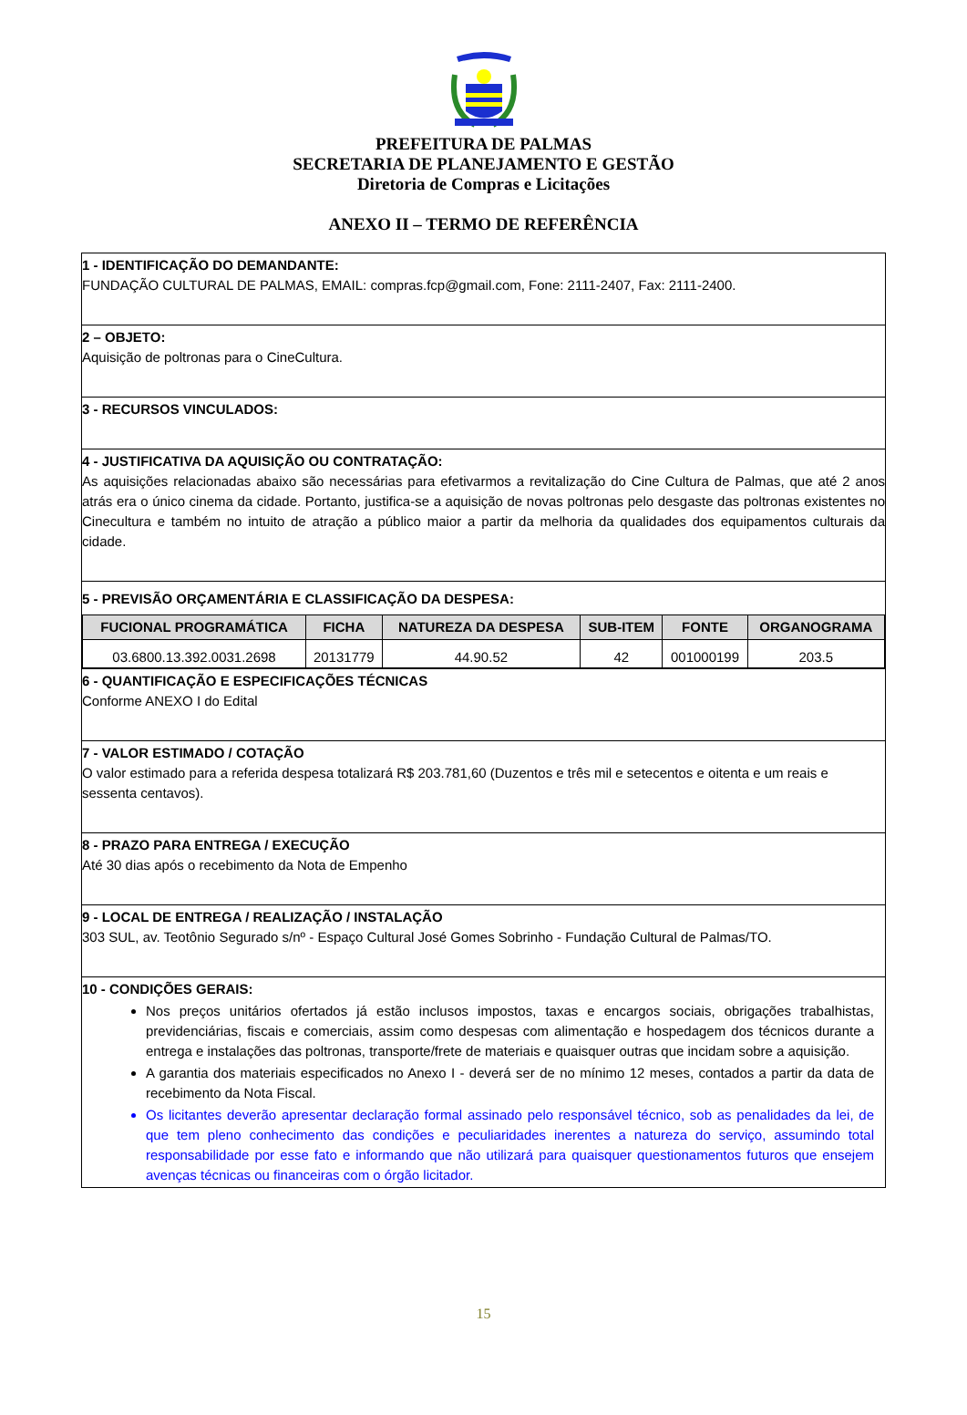PREFEITURA DE PALMAS
SECRETARIA DE PLANEJAMENTO E GESTÃO
Diretoria de Compras e Licitações
ANEXO II – TERMO DE REFERÊNCIA
1 - IDENTIFICAÇÃO DO DEMANDANTE:
FUNDAÇÃO CULTURAL DE PALMAS, EMAIL: compras.fcp@gmail.com, Fone: 2111-2407, Fax: 2111-2400.
2 – OBJETO:
Aquisição de poltronas para o CineCultura.
3 - RECURSOS VINCULADOS:
4 - JUSTIFICATIVA DA AQUISIÇÃO OU CONTRATAÇÃO:
As aquisições relacionadas abaixo são necessárias para efetivarmos a revitalização do Cine Cultura de Palmas, que até 2 anos atrás era o único cinema da cidade. Portanto, justifica-se a aquisição de novas poltronas pelo desgaste das poltronas existentes no Cinecultura e também no intuito de atração a público maior a partir da melhoria da qualidades dos equipamentos culturais da cidade.
5 - PREVISÃO ORÇAMENTÁRIA E CLASSIFICAÇÃO DA DESPESA:
| FUCIONAL PROGRAMÁTICA | FICHA | NATUREZA DA DESPESA | SUB-ITEM | FONTE | ORGANOGRAMA |
| --- | --- | --- | --- | --- | --- |
| 03.6800.13.392.0031.2698 | 20131779 | 44.90.52 | 42 | 001000199 | 203.5 |
6 - QUANTIFICAÇÃO E ESPECIFICAÇÕES TÉCNICAS
Conforme ANEXO I do Edital
7 - VALOR ESTIMADO / COTAÇÃO
O valor estimado para a referida despesa totalizará R$ 203.781,60 (Duzentos e três mil e setecentos e oitenta e um reais e sessenta centavos).
8 - PRAZO PARA ENTREGA / EXECUÇÃO
Até 30 dias após o recebimento da Nota de Empenho
9 - LOCAL DE ENTREGA / REALIZAÇÃO / INSTALAÇÃO
303 SUL, av. Teotônio Segurado s/nº - Espaço Cultural José Gomes Sobrinho - Fundação Cultural de Palmas/TO.
10 - CONDIÇÕES GERAIS:
Nos preços unitários ofertados já estão inclusos impostos, taxas e encargos sociais, obrigações trabalhistas, previdenciárias, fiscais e comerciais, assim como despesas com alimentação e hospedagem dos técnicos durante a entrega e instalações das poltronas, transporte/frete de materiais e quaisquer outras que incidam sobre a aquisição.
A garantia dos materiais especificados no Anexo I - deverá ser de no mínimo 12 meses, contados a partir da data de recebimento da Nota Fiscal.
Os licitantes deverão apresentar declaração formal assinado pelo responsável técnico, sob as penalidades da lei, de que tem pleno conhecimento das condições e peculiaridades inerentes a natureza do serviço, assumindo total responsabilidade por esse fato e informando que não utilizará para quaisquer questionamentos futuros que ensejem avenças técnicas ou financeiras com o órgão licitador.
15